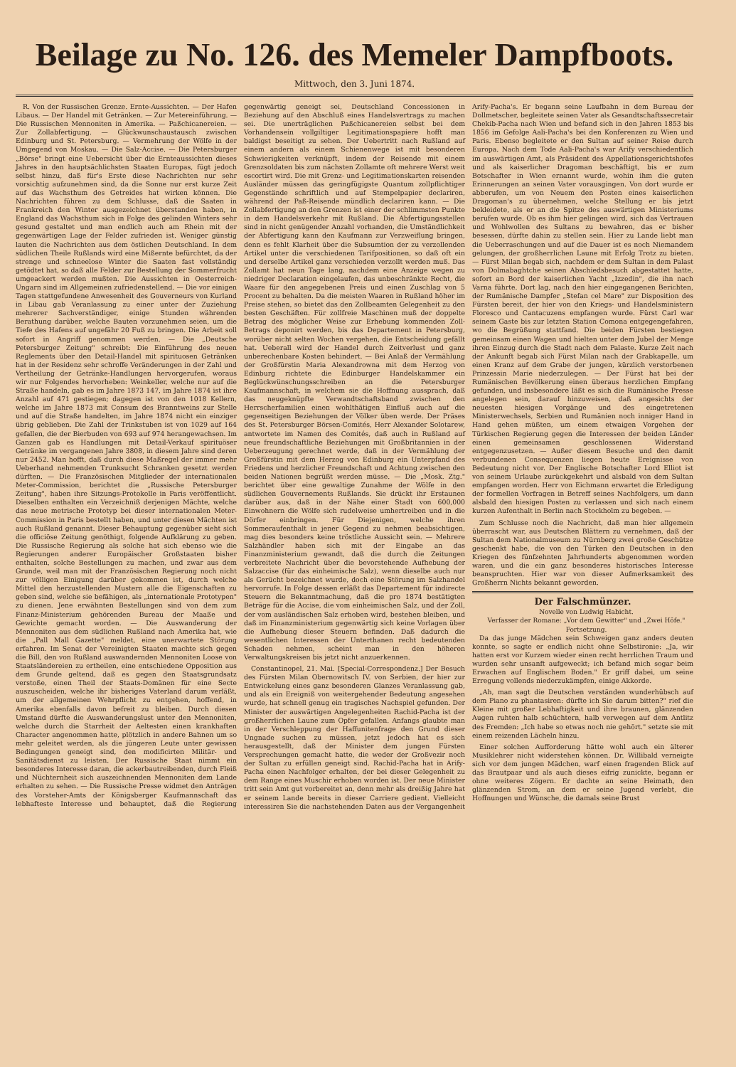Beilage zu No. 126. des Memeler Dampfboots.
Mittwoch, den 3. Juni 1874.
R. Von der Russischen Grenze. Ernte-Aussichten. — Der Hafen Libaus. — Der Handel mit Getränken. — Zur Metereinführung. — Die Russischen Mennoniten in Amerika. — Paßchicanereien. — Zur Zollabfertigung. — Glückwunschaustausch zwischen Edinburg und St. Petersburg. — Vermehrung der Wölfe in der Umgegend von Moskau. — Die Salz-Accise. — Die Petersburger „Börse" bringt eine Uebersicht über die Ernteaussichten dieses Jahres in den hauptsächlichsten Staaten Europas, fügt jedoch selbst hinzu, daß für's Erste diese Nachrichten nur sehr vorsichtig aufzunehmen sind, da die Sonne nur erst kurze Zeit auf das Wachsthum des Getreides hat wirken können. Die Nachrichten führen zu dem Schlusse, daß die Saaten in Frankreich den Winter ausgezeichnet überstanden haben, in England das Wachsthum sich in Folge des gelinden Winters sehr gesund gestaltet und man endlich auch am Rhein mit der gegenwärtigen Lage der Felder zufrieden ist. Weniger günstig lauten die Nachrichten aus dem östlichen Deutschland. In dem südlichen Theile Rußlands wird eine Mißernte befürchtet, da der strenge und schneelose Winter die Saaten fast vollständig getödtet hat, so daß alle Felder zur Bestellung der Sommerfrucht umgeackert werden mußten. Die Aussichten in Oesterreich-Ungarn sind im Allgemeinen zufriedenstellend. — Die vor einigen Tagen stattgefundene Anwesenheit des Gouverneurs von Kurland in Libau gab Veranlassung zu einer unter der Zuziehung mehrerer Sachverständiger, einige Stunden währenden Berathung darüber, welche Bauten vorzunehmen seien, um die Tiefe des Hafens auf ungefähr 20 Fuß zu bringen. Die Arbeit soll sofort in Angriff genommen werden. — Die „Deutsche Petersburger Zeitung" schreibt: Die Einführung des neuen Reglements über den Detail-Handel mit spirituosen Getränken hat in der Residenz sehr schroffe Veränderungen in der Zahl und Vertheilung der Getränke-Handlungen hervorgerufen, woraus wir nur Folgendes hervorheben: Weinkeller, welche nur auf die Straße handeln, gab es im Jahre 1873 147, im Jahre 1874 ist ihre Anzahl auf 471 gestiegen; dagegen ist von den 1018 Kellern, welche im Jahre 1873 mit Consum des Branntweins zur Stelle und auf die Straße handelten, im Jahre 1874 nicht ein einziger übrig geblieben. Die Zahl der Trinkstuben ist von 1029 auf 164 gefallen, die der Bierbuden von 693 auf 974 herangewachsen. Im Ganzen gab es Handlungen mit Detail-Verkauf spirituöser Getränke im vergangenen Jahre 3808, in diesem Jahre sind deren nur 2452. Man hofft, daß durch diese Maßregel der immer mehr Ueberhand nehmenden Trunksucht Schranken gesetzt werden dürften. — Die Französischen Mitglieder der internationalen Meter-Commission, berichtet die „Russische Petersburger Zeitung", haben ihre Sitzungs-Protokolle in Paris veröffentlicht. Dieselben enthalten ein Verzeichniß derjenigen Mächte, welche das neue metrische Prototyp bei dieser internationalen Meter-Commission in Paris bestellt haben, und unter diesen Mächten ist auch Rußland genannt. Dieser Behauptung gegenüber sieht sich die officiöse Zeitung genöthigt, folgende Aufklärung zu geben. Die Russische Regierung als solche hat sich ebenso wie die Regierungen anderer Europäischer Großstaaten bisher enthalten, solche Bestellungen zu machen, und zwar aus dem Grunde, weil man mit der Französischen Regierung noch nicht zur völligen Einigung darüber gekommen ist, durch welche Mittel den herzustellenden Mustern alle die Eigenschaften zu geben sind, welche sie befähigen, als „internationale Prototypen" zu dienen. Jene erwähnten Bestellungen sind von dem zum Finanz-Ministerium gehörenden Bureau der Maaße und Gewichte gemacht worden. — Die Auswanderung der Mennoniten aus dem südlichen Rußland nach Amerika hat, wie die „Pall Mall Gazette" meldet, eine unerwartete Störung erfahren. Im Senat der Vereinigten Staaten machte sich gegen die Bill, den von Rußland auswandernden Mennoniten Loose von Staatsländereien zu ertheilen, eine entschiedene Opposition aus dem Grunde geltend, daß es gegen den Staatsgrundsatz verstoße, einen Theil der Staats-Domänen für eine Secte auszuscheiden, welche ihr bisheriges Vaterland darum verläßt, um der allgemeinen Wehrpflicht zu entgehen, hoffend, in Amerika ebenfalls davon befreit zu bleiben. Durch diesen Umstand dürfte die Auswanderungslust unter den Mennoniten, welche durch die Starrheit der Aeltesten einen krankhaften Character angenommen hatte, plötzlich in andere Bahnen um so mehr geleitet werden, als die jüngeren Leute unter gewissen Bedingungen geneigt sind, den modificirten Militär- und Sanitätsdienst zu leisten. Der Russische Staat nimmt ein besonderes Interesse daran, die ackerbautreibenden, durch Fleiß und Nüchternheit sich auszeichnenden Mennoniten dem Lande erhalten zu sehen. — Die Russische Presse widmet den Anträgen des Vorsteher-Amts der Königsberger Kaufmannschaft das lebhafteste Interesse und behauptet, daß die Regierung gegenwärtig geneigt sei, Deutschland Concessionen in Beziehung auf den Abschluß eines Handelsvertrags zu machen sei. Die unerträglichen Paßchicanereien selbst bei dem Vorhandensein vollgiltiger Legitimationspapiere hofft man baldigst beseitigt zu sehen. Der Uebertritt nach Rußland auf einem andern als einem Schienenwege ist mit besonderen Schwierigkeiten verknüpft, indem der Reisende mit einem Grenzsoldaten bis zum nächsten Zollamte oft mehrere Werst weit escortirt wird. Die mit Grenz- und Legitimationskarten reisenden Ausländer müssen das geringfügigste Quantum zollpflichtiger Gegenstände schriftlich und auf Stempelpapier declariren, während der Paß-Reisende mündlich declariren kann. — Die Zollabfertigung an den Grenzen ist einer der schlimmsten Punkte in dem Handelsverkehr mit Rußland. Die Abfertigungsstellen sind in nicht genügender Anzahl vorhanden, die Umständlichkeit der Abfertigung kann den Kaufmann zur Verzweiflung bringen, denn es fehlt Klarheit über die Subsumtion der zu verzollenden Artikel unter die verschiedenen Tarifpositionen, so daß oft ein und derselbe Artikel ganz verschieden verzollt werden muß. Das Zollamt hat neun Tage lang, nachdem eine Anzeige wegen zu niedriger Declaration eingelaufen, das unbeschränkte Recht, die Waare für den angegebenen Preis und einen Zuschlag von 5 Procent zu behalten. Da die meisten Waaren in Rußland höher im Preise stehen, so bietet das den Zollbeamten Gelegenheit zu den besten Geschäften. Für zollfreie Maschinen muß der doppelte Betrag des möglicher Weise zur Erhebung kommenden Zoll-Betrags deponirt werden, bis das Departement in Petersburg, worüber nicht selten Wochen vergehen, die Entscheidung gefällt hat. Ueberall wird der Handel durch Zeitverlust und ganz unberechenbare Kosten behindert. — Bei Anlaß der Vermählung der Großfürstin Maria Alexandrowna mit dem Herzog von Edinburg richtete die Edinburger Handelskammer ein Beglückwünschungsschreiben an die Petersburger Kaufmannschaft, in welchem sie die Hoffnung aussprach, daß das neugeknüpfte Verwandtschaftsband zwischen den Herrscherfamilien einen wohlthätigen Einfluß auch auf die gegenseitigen Beziehungen der Völker üben werde. Der Präses des St. Petersburger Börsen-Comités, Herr Alexander Solotarew, antwortete im Namen des Comités, daß auch in Rußland auf neue freundschaftliche Beziehungen mit Großbritannien in der Ueberzeugung gerechnet werde, daß in der Vermählung der Großfürstin mit dem Herzog von Edinburg ein Unterpfand des Friedens und herzlicher Freundschaft und Achtung zwischen den beiden Nationen begrüßt werden müsse. — Die „Mosk. Ztg." berichtet über eine gewaltige Zunahme der Wölfe in den südlichen Gouvernements Rußlands. Sie drückt ihr Erstaunen darüber aus, daß in der Nähe einer Stadt von 600,000 Einwohnern die Wölfe sich rudelweise umhertreiben und in die Dörfer einbringen. Für Diejenigen, welche ihren Sommeraufenthalt in jener Gegend zu nehmen beabsichtigen, mag dies besonders keine tröstliche Aussicht sein. — Mehrere Salzhändler haben sich mit der Eingabe an das Finanzministerium gewandt, daß die durch die Zeitungen verbreitete Nachricht über die bevorstehende Aufhebung der Salzaccise (für das einheimische Salz), wenn dieselbe auch nur als Gerücht bezeichnet wurde, doch eine Störung im Salzhandel hervorrufe. In Folge dessen erläßt das Departement für indirecte Steuern die Bekanntmachung, daß die pro 1874 bestätigten Beträge für die Accise, die vom einheimischen Salz, und der Zoll, der vom ausländischen Salz erhoben wird, bestehen bleiben, und daß im Finanzministerium gegenwärtig sich keine Vorlagen über die Aufhebung dieser Steuern befinden. Daß dadurch die wesentlichen Interessen der Unterthanen recht bedeutenden Schaden nehmen, scheint man in den höheren Verwaltungskreisen bis jetzt nicht anzuerkennen.
Constantinopel, 21. Mai. [Special-Correspondenz.] Der Besuch des Fürsten Milan Obernowitsch IV. von Serbien, der hier zur Entwickelung eines ganz besonderen Glanzes Veranlassung gab, und als ein Ereigniß von weitergehender Bedeutung angesehen wurde, hat schnell genug ein tragisches Nachspiel gefunden. Der Minister der auswärtigen Angelegenheiten Rachid-Pacha ist der großherrlichen Laune zum Opfer gefallen. Anfangs glaubte man in der Verschleppung der Haffunitenfrage den Grund dieser Ungnade suchen zu müssen, jetzt jedoch hat es sich herausgestellt, daß der Minister dem jungen Fürsten Versprechungen gemacht hatte, die weder der Großvezir noch der Sultan zu erfüllen geneigt sind. Rachid-Pacha hat in Arify-Pacha einen Nachfolger erhalten, der bei dieser Gelegenheit zu dem Range eines Muschir erhoben worden ist. Der neue Minister tritt sein Amt gut vorbereitet an, denn mehr als dreißig Jahre hat er seinem Lande bereits in dieser Carriere gedient. Vielleicht interessiren Sie die nachstehenden Daten aus der Vergangenheit Arify-Pacha's. Er begann seine Laufbahn in dem Bureau der Dollmetscher, begleitete seinen Vater als Gesandtschaftssecretair Chekib-Pacha nach Wien und befand sich in den Jahren 1853 bis 1856 im Gefolge Aali-Pacha's bei den Konferenzen zu Wien und Paris. Ebenso begleitete er den Sultan auf seiner Reise durch Europa. Nach dem Tode Aali-Pacha's war Arify verschiedentlich im auswärtigen Amt, als Präsident des Appellationsgerichtshofes und als kaiserlicher Dragoman beschäftigt, bis er zum Botschafter in Wien ernannt wurde, wohin ihm die guten Erinnerungen an seinen Vater vorausgingen. Von dort wurde er abberufen, um von Neuem den Posten eines kaiserlichen Dragoman's zu übernehmen, welche Stellung er bis jetzt bekleidete, als er an die Spitze des auswärtigen Ministeriums berufen wurde. Ob es ihm hier gelingen wird, sich das Vertrauen und Wohlwollen des Sultans zu bewahren, das er bisher besessen, dürfte dahin zu stellen sein. Hier zu Lande liebt man die Ueberraschungen und auf die Dauer ist es noch Niemandem gelungen, der großherrlichen Laune mit Erfolg Trotz zu bieten. — Fürst Milan begab sich, nachdem er dem Sultan in dem Palast von Dolmabaghtche seinen Abschiedsbesuch abgestattet hatte, sofort an Bord der kaiserlichen Yacht „Izzedin", die ihn nach Varna führte. Dort lag, nach den hier eingegangenen Berichten, der Rumänische Dampfer „Stefan cel Mare" zur Disposition des Fürsten bereit, der hier von den Kriegs- und Handelsministern Floresco und Cantacuzens empfangen wurde. Fürst Carl war seinem Gaste bis zur letzten Station Comona entgegengefahren, wo die Begrüßung stattfand. Die beiden Fürsten bestiegen gemeinsam einen Wagen und hielten unter dem Jubel der Menge ihren Einzug durch die Stadt nach dem Palaste. Kurze Zeit nach der Ankunft begab sich Fürst Milan nach der Grabkapelle, um einen Kranz auf dem Grabe der jungen, kürzlich verstorbenen Prinzessin Marie niederzulegen. — Der Fürst hat bei der Rumänischen Bevölkerung einen überaus herzlichen Empfang gefunden, und insbesondere läßt es sich die Rumänische Presse angelegen sein, darauf hinzuweisen, daß angesichts der neuesten hiesigen Vorgänge und des eingetretenen Ministerwechsels, Serbien und Rumänien noch inniger Hand in Hand gehen müßten, um einem etwaigen Vorgehen der Türkischen Regierung gegen die Interessen der beiden Länder einen gemeinsamen geschlossenen Widerstand entgegenzusetzen. — Außer diesem Besuche und den damit verbundenen Consequenzen liegen heute Ereignisse von Bedeutung nicht vor. Der Englische Botschafter Lord Elliot ist von seinem Urlaube zurückgekehrt und alsbald von dem Sultan empfangen worden. Herr von Eichmann erwartet die Erledigung der formellen Vorfragen in Betreff seines Nachfolgers, um dann alsbald den hiesigen Posten zu verlassen und sich nach einem kurzen Aufenthalt in Berlin nach Stockholm zu begeben. —
Zum Schlusse noch die Nachricht, daß man hier allgemein überrascht war, aus Deutschen Blättern zu vernehmen, daß der Sultan dem Nationalmuseum zu Nürnberg zwei große Geschütze geschenkt habe, die von den Türken den Deutschen in den Kriegen des fünfzehnten Jahrhunderts abgenommen worden waren, und die ein ganz besonderes historisches Interesse beanspruchten. Hier war von dieser Aufmerksamkeit des Großherrn Nichts bekannt geworden.
Der Falschmünzer.
Novelle von Ludwig Habicht.
Verfasser der Romane: „Vor dem Gewitter" und „Zwei Höfe."
Fortsetzung.
Da das junge Mädchen sein Schweigen ganz anders deuten konnte, so sagte er endlich nicht ohne Selbstironie: „Ja, wir hatten erst vor Kurzem wieder einen recht herrlichen Traum und wurden sehr unsanft aufgeweckt; ich befand mich sogar beim Erwachen auf Englischem Boden." Er griff dabei, um seine Erregung vollends niederzukämpfen, einige Akkorde.
„Ah, man sagt die Deutschen verständen wunderhübsch auf dem Piano zu phantasiren: dürfte ich Sie darum bitten?" rief die Kleine mit großer Lebhaftigkeit und ihre braunen, glänzenden Augen ruhten halb schüchtern, halb verwegen auf dem Antlitz des Fremden: „Ich habe so etwas noch nie gehört." setzte sie mit einem reizenden Lächeln hinzu.
Einer solchen Aufforderung hätte wohl auch ein älterer Musiklehrer nicht widerstehen können. Dr. Willibald verneigte sich vor dem jungen Mädchen, warf einen fragenden Blick auf das Brautpaar und als auch dieses eifrig zunickte, begann er ohne weiteres Zögern. Er dachte an seine Heimath, den glänzenden Strom, an dem er seine Jugend verlebt, die Hoffnungen und Wünsche, die damals seine Brust